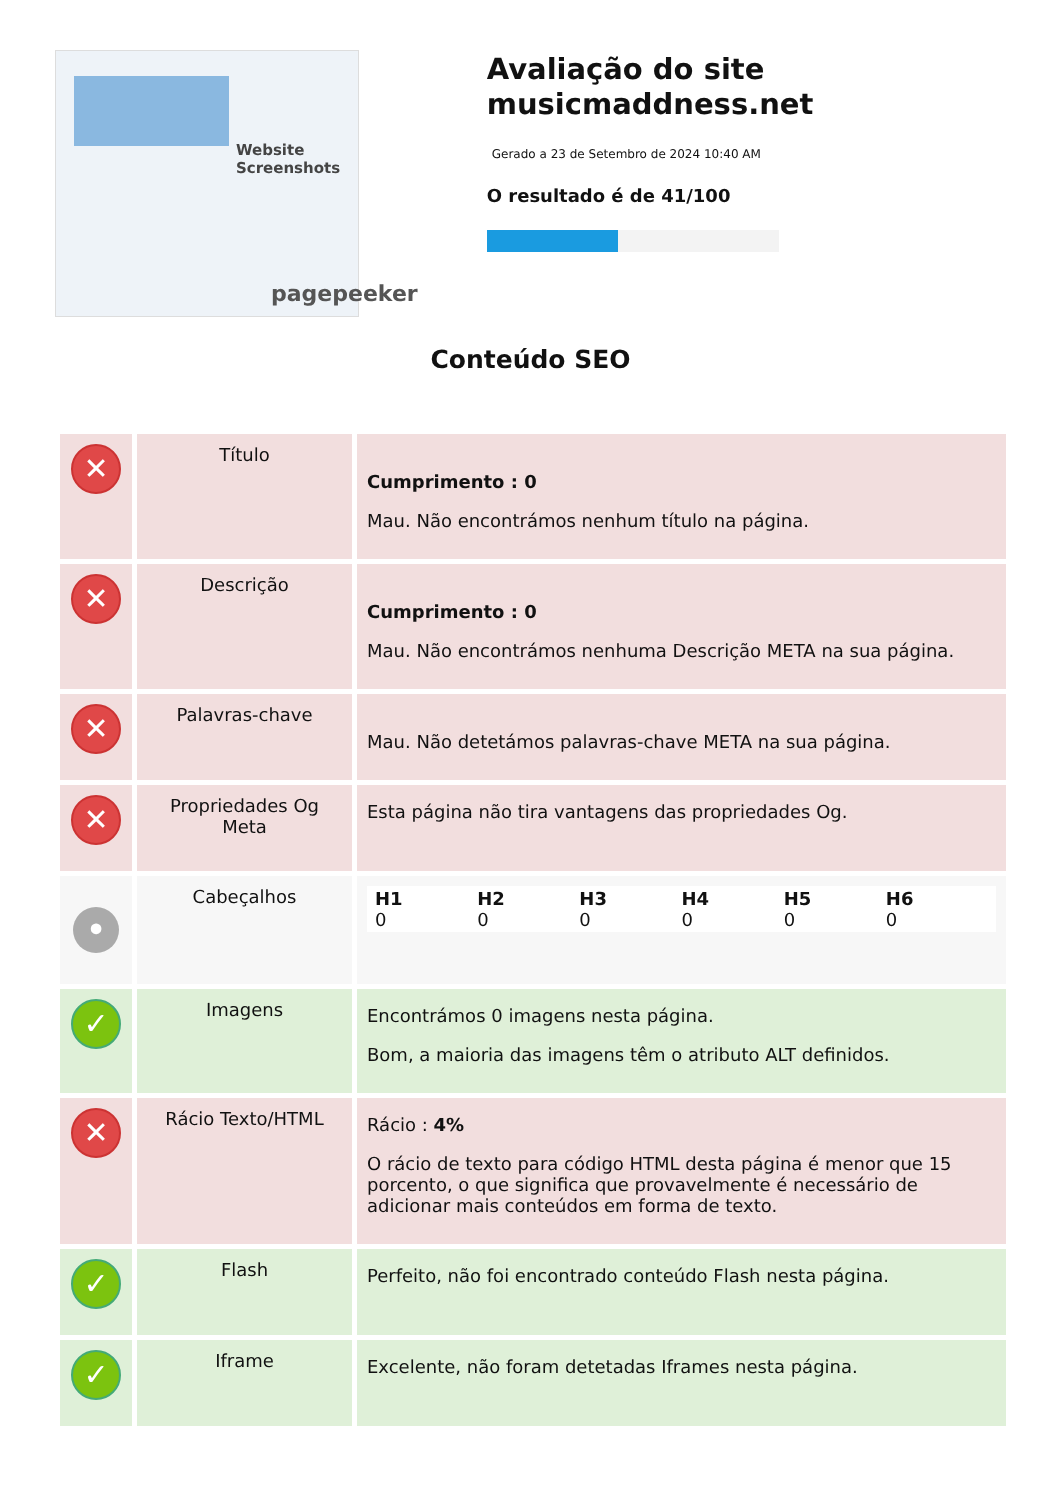Website Screenshots
pagepeeker
Avaliação do site musicmaddness.net
Gerado a 23 de Setembro de 2024 10:40 AM
O resultado é de 41/100
Conteúdo SEO
| ✕ | Título | Cumprimento : 0 Mau. Não encontrámos nenhum título na página. |
| ✕ | Descrição | Cumprimento : 0 Mau. Não encontrámos nenhuma Descrição META na sua página. |
| ✕ | Palavras-chave | Mau. Não detetámos palavras-chave META na sua página. |
| ✕ | Propriedades Og Meta | Esta página não tira vantagens das propriedades Og. |
| • | Cabeçalhos | H1 0 H2 0 H3 0 H4 0 H5 0 H6 0 |
| ✓ | Imagens | Encontrámos 0 imagens nesta página. Bom, a maioria das imagens têm o atributo ALT definidos. |
| ✕ | Rácio Texto/HTML | Rácio : 4% O rácio de texto para código HTML desta página é menor que 15 porcento, o que significa que provavelmente é necessário de adicionar mais conteúdos em forma de texto. |
| ✓ | Flash | Perfeito, não foi encontrado conteúdo Flash nesta página. |
| ✓ | Iframe | Excelente, não foram detetadas Iframes nesta página. |